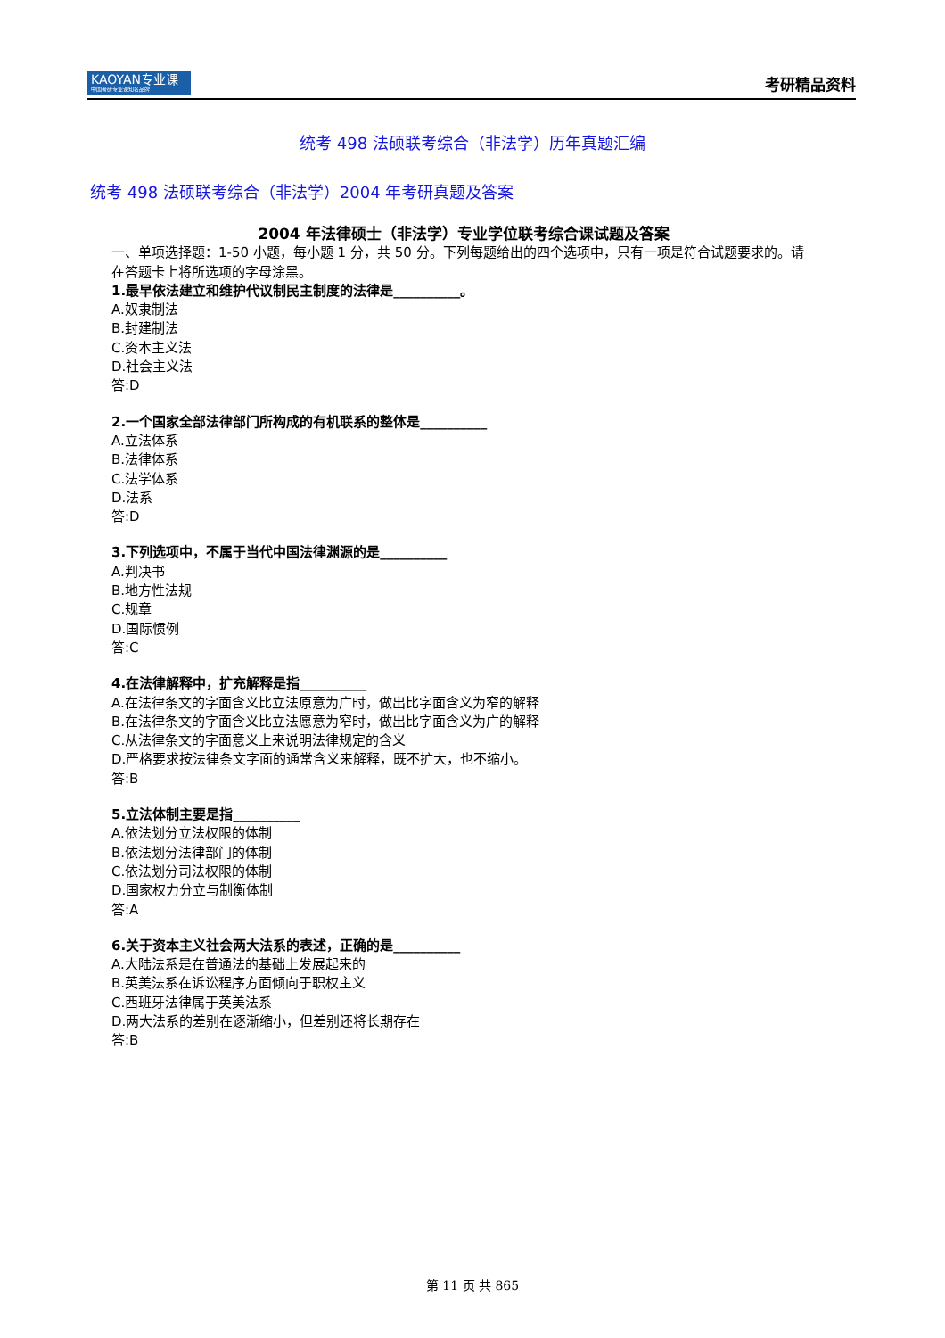KAOYAN专业课
中国考研专业课知名品牌
考研精品资料
统考 498 法硕联考综合（非法学）历年真题汇编
统考 498 法硕联考综合（非法学）2004 年考研真题及答案
2004 年法律硕士（非法学）专业学位联考综合课试题及答案
一、单项选择题：1-50 小题，每小题 1 分，共 50 分。下列每题给出的四个选项中，只有一项是符合试题要求的。请在答题卡上将所选项的字母涂黑。
1.最早依法建立和维护代议制民主制度的法律是__________。
A.奴隶制法
B.封建制法
C.资本主义法
D.社会主义法
答:D
2.一个国家全部法律部门所构成的有机联系的整体是__________
A.立法体系
B.法律体系
C.法学体系
D.法系
答:D
3.下列选项中，不属于当代中国法律渊源的是__________
A.判决书
B.地方性法规
C.规章
D.国际惯例
答:C
4.在法律解释中，扩充解释是指__________
A.在法律条文的字面含义比立法原意为广时，做出比字面含义为窄的解释
B.在法律条文的字面含义比立法愿意为窄时，做出比字面含义为广的解释
C.从法律条文的字面意义上来说明法律规定的含义
D.严格要求按法律条文字面的通常含义来解释，既不扩大，也不缩小。
答:B
5.立法体制主要是指__________
A.依法划分立法权限的体制
B.依法划分法律部门的体制
C.依法划分司法权限的体制
D.国家权力分立与制衡体制
答:A
6.关于资本主义社会两大法系的表述，正确的是__________
A.大陆法系是在普通法的基础上发展起来的
B.英美法系在诉讼程序方面倾向于职权主义
C.西班牙法律属于英美法系
D.两大法系的差别在逐渐缩小，但差别还将长期存在
答:B
第 11 页 共 865